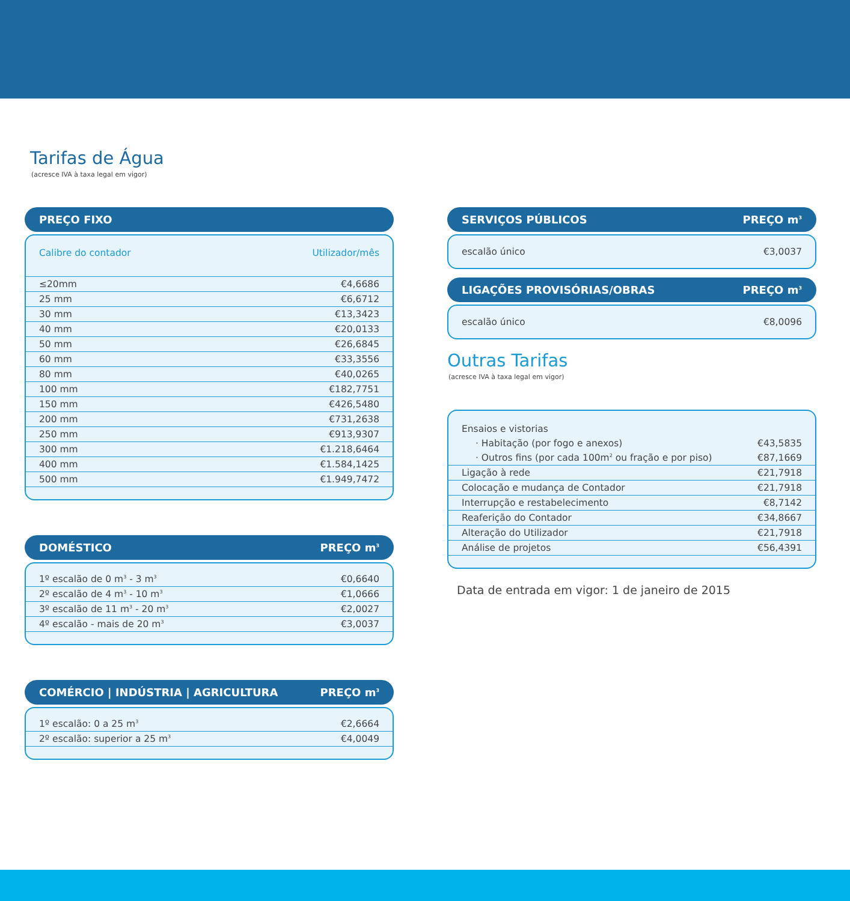Tarifas de Água
(acresce IVA à taxa legal em vigor)
PREÇO FIXO
| Calibre do contador | Utilizador/mês |
| --- | --- |
| ≤20mm | €4,6686 |
| 25 mm | €6,6712 |
| 30 mm | €13,3423 |
| 40 mm | €20,0133 |
| 50 mm | €26,6845 |
| 60 mm | €33,3556 |
| 80 mm | €40,0265 |
| 100 mm | €182,7751 |
| 150 mm | €426,5480 |
| 200 mm | €731,2638 |
| 250 mm | €913,9307 |
| 300 mm | €1.218,6464 |
| 400 mm | €1.584,1425 |
| 500 mm | €1.949,7472 |
DOMÉSTICO PREÇO m<sup>3</sup>
| 1º escalão de 0 m<sup>3</sup> - 3 m<sup>3</sup> | €0,6640 |
| 2º escalão de 4 m<sup>3</sup> - 10 m<sup>3</sup> | €1,0666 |
| 3º escalão de 11 m<sup>3</sup> - 20 m<sup>3</sup> | €2,0027 |
| 4º escalão - mais de 20 m<sup>3</sup> | €3,0037 |
COMÉRCIO | INDÚSTRIA | AGRICULTURA PREÇO m<sup>3</sup>
| 1º escalão: 0 a 25 m<sup>3</sup> | €2,6664 |
| 2º escalão: superior a 25 m<sup>3</sup> | €4,0049 |
SERVIÇOS PÚBLICOS PREÇO m<sup>3</sup>
escalão único €3,0037
LIGAÇÕES PROVISÓRIAS/OBRAS PREÇO m<sup>3</sup>
escalão único €8,0096
Outras Tarifas
(acresce IVA à taxa legal em vigor)
| Ensaios e vistorias | |
| · Habitação (por fogo e anexos) | €43,5835 |
| · Outros fins (por cada 100m<sup>2</sup> ou fração e por piso) | €87,1669 |
| Ligação à rede | €21,7918 |
| Colocação e mudança de Contador | €21,7918 |
| Interrupção e restabelecimento | €8,7142 |
| Reaferição do Contador | €34,8667 |
| Alteração do Utilizador | €21,7918 |
| Análise de projetos | €56,4391 |
Data de entrada em vigor: 1 de janeiro de 2015